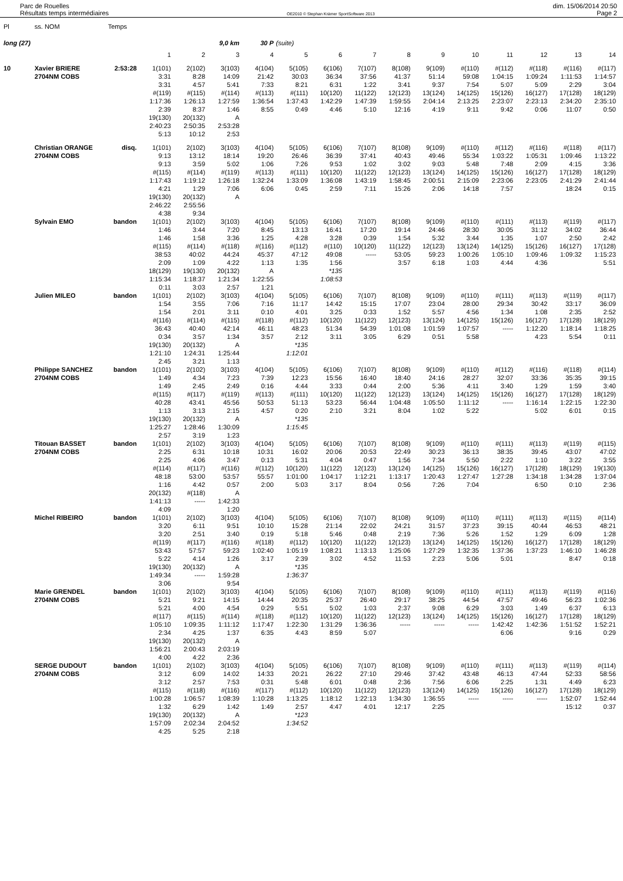Parc de Rouelles
Résultats temps intermédiaires
OE2010 © Stephan Krämer SportSoftware 2013
dim. 15/06/2014 20:50
Page 2
| Pl | ss. NOM | Temps | | | | | | | | | | | | | | |
| long (27) | | | | | 9,0 km | 30 P | (suite) | | | | | | | | | |
| | | | 1 | 2 | 3 | 4 | 5 | 6 | 7 | 8 | 9 | 10 | 11 | 12 | 13 | 14 |
| 10 | Xavier BRIERE | 2:53:28 | 1(101) | 2(102) | 3(103) | 4(104) | 5(105) | 6(106) | 7(107) | 8(108) | 9(109) | #(110) | #(112) | #(118) | #(116) | #(117) |
| | 2704NM COBS | | 3:31 | 8:28 | 14:09 | 21:42 | 30:03 | 36:34 | 37:56 | 41:37 | 51:14 | 59:08 | 1:04:15 | 1:09:24 | 1:11:53 | 1:14:57 |
| | | | 3:31 | 4:57 | 5:41 | 7:33 | 8:21 | 6:31 | 1:22 | 3:41 | 9:37 | 7:54 | 5:07 | 5:09 | 2:29 | 3:04 |
| | | | #(119) | #(115) | #(114) | #(113) | #(111) | 10(120) | 11(122) | 12(123) | 13(124) | 14(125) | 15(126) | 16(127) | 17(128) | 18(129) |
| | | | 1:17:36 | 1:26:13 | 1:27:59 | 1:36:54 | 1:37:43 | 1:42:29 | 1:47:39 | 1:59:55 | 2:04:14 | 2:13:25 | 2:23:07 | 2:23:13 | 2:34:20 | 2:35:10 |
| | | | 2:39 | 8:37 | 1:46 | 8:55 | 0:49 | 4:46 | 5:10 | 12:16 | 4:19 | 9:11 | 9:42 | 0:06 | 11:07 | 0:50 |
| | | | 19(130) | 20(132) | A | | | | | | | | | | | |
| | | | 2:40:23 | 2:50:35 | 2:53:28 | | | | | | | | | | | |
| | | | 5:13 | 10:12 | 2:53 | | | | | | | | | | | |
| | Christian ORANGE | disq. | 1(101) | 2(102) | 3(103) | 4(104) | 5(105) | 6(106) | 7(107) | 8(108) | 9(109) | #(110) | #(112) | #(116) | #(118) | #(117) |
| | 2704NM COBS | | 9:13 | 13:12 | 18:14 | 19:20 | 26:46 | 36:39 | 37:41 | 40:43 | 49:46 | 55:34 | 1:03:22 | 1:05:31 | 1:09:46 | 1:13:22 |
| | | | 9:13 | 3:59 | 5:02 | 1:06 | 7:26 | 9:53 | 1:02 | 3:02 | 9:03 | 5:48 | 7:48 | 2:09 | 4:15 | 3:36 |
| | | | #(115) | #(114) | #(119) | #(113) | #(111) | 10(120) | 11(122) | 12(123) | 13(124) | 14(125) | 15(126) | 16(127) | 17(128) | 18(129) |
| | | | 1:17:43 | 1:19:12 | 1:26:18 | 1:32:24 | 1:33:09 | 1:36:08 | 1:43:19 | 1:58:45 | 2:00:51 | 2:15:09 | 2:23:06 | 2:23:05 | 2:41:29 | 2:41:44 |
| | | | 4:21 | 1:29 | 7:06 | 6:06 | 0:45 | 2:59 | 7:11 | 15:26 | 2:06 | 14:18 | 7:57 | | 18:24 | 0:15 |
| | | | 19(130) | 20(132) | A | | | | | | | | | | | |
| | | | 2:46:22 | 2:55:56 | | | | | | | | | | | | |
| | | | 4:38 | 9:34 | | | | | | | | | | | | |
| | Sylvain EMO | bandon | 1(101) | 2(102) | 3(103) | 4(104) | 5(105) | 6(106) | 7(107) | 8(108) | 9(109) | #(110) | #(111) | #(113) | #(119) | #(117) |
| | | | 1:46 | 3:44 | 7:20 | 8:45 | 13:13 | 16:41 | 17:20 | 19:14 | 24:46 | 28:30 | 30:05 | 31:12 | 34:02 | 36:44 |
| | | | 1:46 | 1:58 | 3:36 | 1:25 | 4:28 | 3:28 | 0:39 | 1:54 | 5:32 | 3:44 | 1:35 | 1:07 | 2:50 | 2:42 |
| | | | #(115) | #(114) | #(118) | #(116) | #(112) | #(110) | 10(120) | 11(122) | 12(123) | 13(124) | 14(125) | 15(126) | 16(127) | 17(128) |
| | | | 38:53 | 40:02 | 44:24 | 45:37 | 47:12 | 49:08 | ----- | 53:05 | 59:23 | 1:00:26 | 1:05:10 | 1:09:46 | 1:09:32 | 1:15:23 |
| | | | 2:09 | 1:09 | 4:22 | 1:13 | 1:35 | 1:56 | | 3:57 | 6:18 | 1:03 | 4:44 | 4:36 | | 5:51 |
| | | | 18(129) | 19(130) | 20(132) | A | | *135 | | | | | | | | |
| | | | 1:15:34 | 1:18:37 | 1:21:34 | 1:22:55 | | 1:08:53 | | | | | | | | |
| | | | 0:11 | 3:03 | 2:57 | 1:21 | | | | | | | | | | |
| | Julien MILEO | bandon | 1(101) | 2(102) | 3(103) | 4(104) | 5(105) | 6(106) | 7(107) | 8(108) | 9(109) | #(110) | #(111) | #(113) | #(119) | #(117) |
| | | | 1:54 | 3:55 | 7:06 | 7:16 | 11:17 | 14:42 | 15:15 | 17:07 | 23:04 | 28:00 | 29:34 | 30:42 | 33:17 | 36:09 |
| | | | 1:54 | 2:01 | 3:11 | 0:10 | 4:01 | 3:25 | 0:33 | 1:52 | 5:57 | 4:56 | 1:34 | 1:08 | 2:35 | 2:52 |
| | | | #(116) | #(114) | #(115) | #(118) | #(112) | 10(120) | 11(122) | 12(123) | 13(124) | 14(125) | 15(126) | 16(127) | 17(128) | 18(129) |
| | | | 36:43 | 40:40 | 42:14 | 46:11 | 48:23 | 51:34 | 54:39 | 1:01:08 | 1:01:59 | 1:07:57 | ----- | 1:12:20 | 1:18:14 | 1:18:25 |
| | | | 0:34 | 3:57 | 1:34 | 3:57 | 2:12 | 3:11 | 3:05 | 6:29 | 0:51 | 5:58 | | 4:23 | 5:54 | 0:11 |
| | | | 19(130) | 20(132) | A | | *135 | | | | | | | | | |
| | | | 1:21:10 | 1:24:31 | 1:25:44 | | 1:12:01 | | | | | | | | | |
| | | | 2:45 | 3:21 | 1:13 | | | | | | | | | | | |
| | Philippe SANCHEZ | bandon | 1(101) | 2(102) | 3(103) | 4(104) | 5(105) | 6(106) | 7(107) | 8(108) | 9(109) | #(110) | #(112) | #(116) | #(118) | #(114) |
| | 2704NM COBS | | 1:49 | 4:34 | 7:23 | 7:39 | 12:23 | 15:56 | 16:40 | 18:40 | 24:16 | 28:27 | 32:07 | 33:36 | 35:35 | 39:15 |
| | | | 1:49 | 2:45 | 2:49 | 0:16 | 4:44 | 3:33 | 0:44 | 2:00 | 5:36 | 4:11 | 3:40 | 1:29 | 1:59 | 3:40 |
| | | | #(115) | #(117) | #(119) | #(113) | #(111) | 10(120) | 11(122) | 12(123) | 13(124) | 14(125) | 15(126) | 16(127) | 17(128) | 18(129) |
| | | | 40:28 | 43:41 | 45:56 | 50:53 | 51:13 | 53:23 | 56:44 | 1:04:48 | 1:05:50 | 1:11:12 | ----- | 1:16:14 | 1:22:15 | 1:22:30 |
| | | | 1:13 | 3:13 | 2:15 | 4:57 | 0:20 | 2:10 | 3:21 | 8:04 | 1:02 | 5:22 | | 5:02 | 6:01 | 0:15 |
| | | | 19(130) | 20(132) | A | | *135 | | | | | | | | | |
| | | | 1:25:27 | 1:28:46 | 1:30:09 | | 1:15:45 | | | | | | | | | |
| | | | 2:57 | 3:19 | 1:23 | | | | | | | | | | | |
| | Titouan BASSET | bandon | 1(101) | 2(102) | 3(103) | 4(104) | 5(105) | 6(106) | 7(107) | 8(108) | 9(109) | #(110) | #(111) | #(113) | #(119) | #(115) |
| | 2704NM COBS | | 2:25 | 6:31 | 10:18 | 10:31 | 16:02 | 20:06 | 20:53 | 22:49 | 30:23 | 36:13 | 38:35 | 39:45 | 43:07 | 47:02 |
| | | | 2:25 | 4:06 | 3:47 | 0:13 | 5:31 | 4:04 | 0:47 | 1:56 | 7:34 | 5:50 | 2:22 | 1:10 | 3:22 | 3:55 |
| | | | #(114) | #(117) | #(116) | #(112) | 10(120) | 11(122) | 12(123) | 13(124) | 14(125) | 15(126) | 16(127) | 17(128) | 18(129) | 19(130) |
| | | | 48:18 | 53:00 | 53:57 | 55:57 | 1:01:00 | 1:04:17 | 1:12:21 | 1:13:17 | 1:20:43 | 1:27:47 | 1:27:28 | 1:34:18 | 1:34:28 | 1:37:04 |
| | | | 1:16 | 4:42 | 0:57 | 2:00 | 5:03 | 3:17 | 8:04 | 0:56 | 7:26 | 7:04 | | 6:50 | 0:10 | 2:36 |
| | | | 20(132) | #(118) | A | | | | | | | | | | | |
| | | | 1:41:13 | ----- | 1:42:33 | | | | | | | | | | | |
| | | | 4:09 | | 1:20 | | | | | | | | | | | |
| | Michel RIBEIRO | bandon | 1(101) | 2(102) | 3(103) | 4(104) | 5(105) | 6(106) | 7(107) | 8(108) | 9(109) | #(110) | #(111) | #(113) | #(115) | #(114) |
| | | | 3:20 | 6:11 | 9:51 | 10:10 | 15:28 | 21:14 | 22:02 | 24:21 | 31:57 | 37:23 | 39:15 | 40:44 | 46:53 | 48:21 |
| | | | 3:20 | 2:51 | 3:40 | 0:19 | 5:18 | 5:46 | 0:48 | 2:19 | 7:36 | 5:26 | 1:52 | 1:29 | 6:09 | 1:28 |
| | | | #(119) | #(117) | #(116) | #(118) | #(112) | 10(120) | 11(122) | 12(123) | 13(124) | 14(125) | 15(126) | 16(127) | 17(128) | 18(129) |
| | | | 53:43 | 57:57 | 59:23 | 1:02:40 | 1:05:19 | 1:08:21 | 1:13:13 | 1:25:06 | 1:27:29 | 1:32:35 | 1:37:36 | 1:37:23 | 1:46:10 | 1:46:28 |
| | | | 5:22 | 4:14 | 1:26 | 3:17 | 2:39 | 3:02 | 4:52 | 11:53 | 2:23 | 5:06 | 5:01 | | 8:47 | 0:18 |
| | | | 19(130) | 20(132) | A | | *135 | | | | | | | | | |
| | | | 1:49:34 | ----- | 1:59:28 | | 1:36:37 | | | | | | | | | |
| | | | 3:06 | | 9:54 | | | | | | | | | | | |
| | Marie GRENDEL | bandon | 1(101) | 2(102) | 3(103) | 4(104) | 5(105) | 6(106) | 7(107) | 8(108) | 9(109) | #(110) | #(111) | #(113) | #(119) | #(116) |
| | 2704NM COBS | | 5:21 | 9:21 | 14:15 | 14:44 | 20:35 | 25:37 | 26:40 | 29:17 | 38:25 | 44:54 | 47:57 | 49:46 | 56:23 | 1:02:36 |
| | | | 5:21 | 4:00 | 4:54 | 0:29 | 5:51 | 5:02 | 1:03 | 2:37 | 9:08 | 6:29 | 3:03 | 1:49 | 6:37 | 6:13 |
| | | | #(117) | #(115) | #(114) | #(118) | #(112) | 10(120) | 11(122) | 12(123) | 13(124) | 14(125) | 15(126) | 16(127) | 17(128) | 18(129) |
| | | | 1:05:10 | 1:09:35 | 1:11:12 | 1:17:47 | 1:22:30 | 1:31:29 | 1:36:36 | ----- | ----- | ----- | 1:42:42 | 1:42:36 | 1:51:52 | 1:52:21 |
| | | | 2:34 | 4:25 | 1:37 | 6:35 | 4:43 | 8:59 | 5:07 | | | | 6:06 | | 9:16 | 0:29 |
| | | | 19(130) | 20(132) | A | | | | | | | | | | | |
| | | | 1:56:21 | 2:00:43 | 2:03:19 | | | | | | | | | | | |
| | | | 4:00 | 4:22 | 2:36 | | | | | | | | | | | |
| | SERGE DUDOUT | bandon | 1(101) | 2(102) | 3(103) | 4(104) | 5(105) | 6(106) | 7(107) | 8(108) | 9(109) | #(110) | #(111) | #(113) | #(119) | #(114) |
| | 2704NM COBS | | 3:12 | 6:09 | 14:02 | 14:33 | 20:21 | 26:22 | 27:10 | 29:46 | 37:42 | 43:48 | 46:13 | 47:44 | 52:33 | 58:56 |
| | | | 3:12 | 2:57 | 7:53 | 0:31 | 5:48 | 6:01 | 0:48 | 2:36 | 7:56 | 6:06 | 2:25 | 1:31 | 4:49 | 6:23 |
| | | | #(115) | #(118) | #(116) | #(117) | #(112) | 10(120) | 11(122) | 12(123) | 13(124) | 14(125) | 15(126) | 16(127) | 17(128) | 18(129) |
| | | | 1:00:28 | 1:06:57 | 1:08:39 | 1:10:28 | 1:13:25 | 1:18:12 | 1:22:13 | 1:34:30 | 1:36:55 | ----- | ----- | ----- | 1:52:07 | 1:52:44 |
| | | | 1:32 | 6:29 | 1:42 | 1:49 | 2:57 | 4:47 | 4:01 | 12:17 | 2:25 | | | | 15:12 | 0:37 |
| | | | 19(130) | 20(132) | A | | *123 | | | | | | | | | |
| | | | 1:57:09 | 2:02:34 | 2:04:52 | | 1:34:52 | | | | | | | | | |
| | | | 4:25 | 5:25 | 2:18 | | | | | | | | | | | |